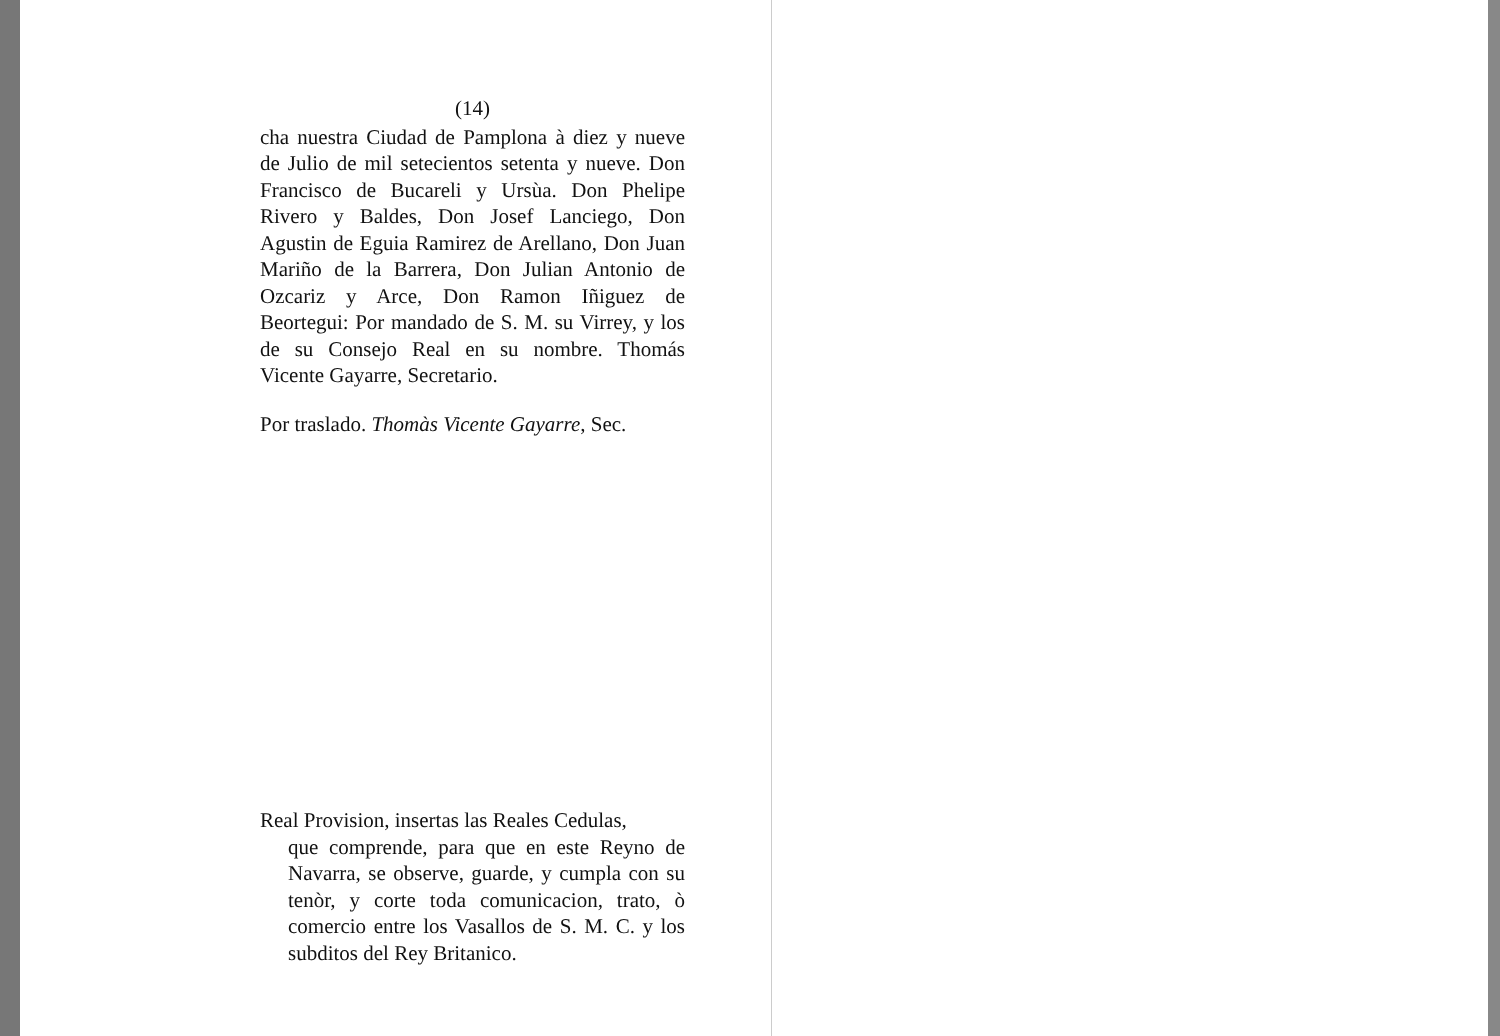(14)
cha nuestra Ciudad de Pamplona à diez y nueve de Julio de mil setecientos setenta y nueve. Don Francisco de Bucareli y Ursùa. Don Phelipe Rivero y Baldes, Don Josef Lanciego, Don Agustin de Eguia Ramirez de Arellano, Don Juan Mariño de la Barrera, Don Julian Antonio de Ozcariz y Arce, Don Ramon Iñiguez de Beortegui: Por mandado de S. M. su Virrey, y los de su Consejo Real en su nombre. Thomás Vicente Gayarre, Secretario.
Por traslado. Thomàs Vicente Gayarre, Sec.
Real Provision, insertas las Reales Cedulas,
que comprende, para que en este Reyno de Navarra, se observe, guarde, y cumpla con su tenòr, y corte toda comunicacion, trato, ò comercio entre los Vasallos de S. M. C. y los subditos del Rey Britanico.